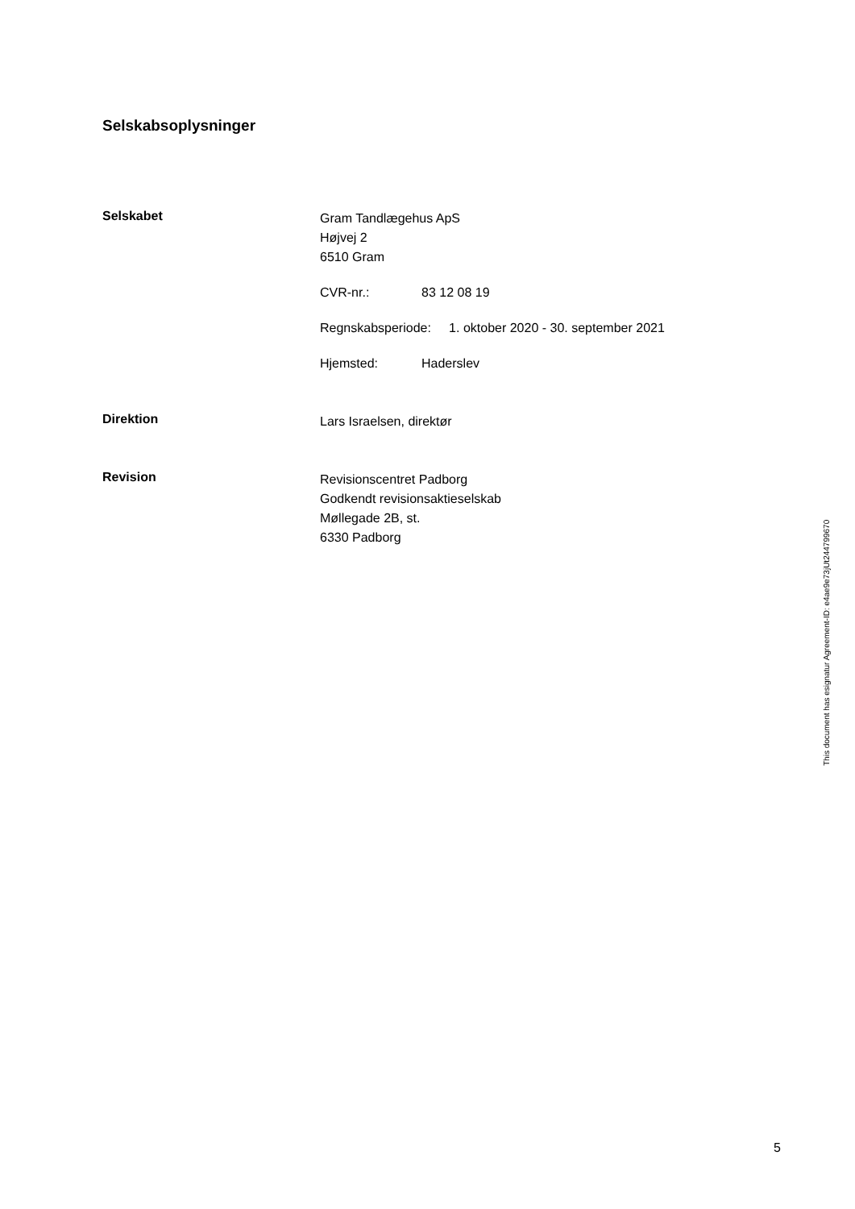Selskabsoplysninger
Selskabet
Gram Tandlægehus ApS
Højvej 2
6510 Gram
CVR-nr.: 83 12 08 19
Regnskabsperiode: 1. oktober 2020 - 30. september 2021
Hjemsted: Haderslev
Direktion
Lars Israelsen, direktør
Revision
Revisionscentret Padborg
Godkendt revisionsaktieselskab
Møllegade 2B, st.
6330 Padborg
This document has esignatur Agreement-ID: e4ae9e73jUt244799670
5